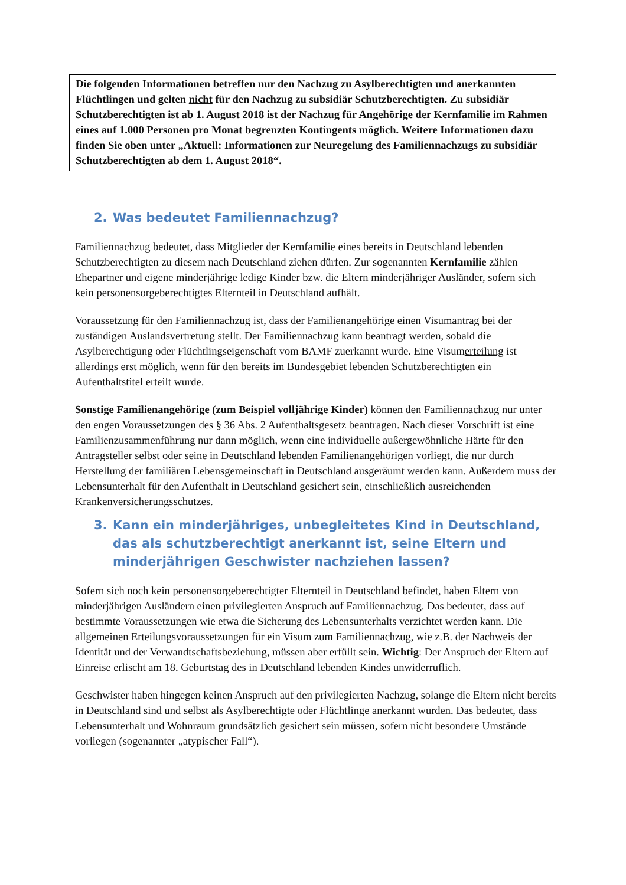Die folgenden Informationen betreffen nur den Nachzug zu Asylberechtigten und anerkannten Flüchtlingen und gelten nicht für den Nachzug zu subsidiär Schutzberechtigten. Zu subsidiär Schutzberechtigten ist ab 1. August 2018 ist der Nachzug für Angehörige der Kernfamilie im Rahmen eines auf 1.000 Personen pro Monat begrenzten Kontingents möglich. Weitere Informationen dazu finden Sie oben unter „Aktuell: Informationen zur Neuregelung des Familiennachzugs zu subsidiär Schutzberechtigten ab dem 1. August 2018“.
2. Was bedeutet Familiennachzug?
Familiennachzug bedeutet, dass Mitglieder der Kernfamilie eines bereits in Deutschland lebenden Schutzberechtigten zu diesem nach Deutschland ziehen dürfen. Zur sogenannten Kernfamilie zählen Ehepartner und eigene minderjährige ledige Kinder bzw. die Eltern minderjähriger Ausländer, sofern sich kein personensorgeberechtigtes Elternteil in Deutschland aufhält.
Voraussetzung für den Familiennachzug ist, dass der Familienangehörige einen Visumantrag bei der zuständigen Auslandsvertretung stellt. Der Familiennachzug kann beantragt werden, sobald die Asylberechtigung oder Flüchtlingseigenschaft vom BAMF zuerkannt wurde. Eine Visumerteilung ist allerdings erst möglich, wenn für den bereits im Bundesgebiet lebenden Schutzberechtigten ein Aufenthaltstitel erteilt wurde.
Sonstige Familienangehörige (zum Beispiel volljährige Kinder) können den Familiennachzug nur unter den engen Voraussetzungen des § 36 Abs. 2 Aufenthaltsgesetz beantragen. Nach dieser Vorschrift ist eine Familienzusammenführung nur dann möglich, wenn eine individuelle außergewöhnliche Härte für den Antragsteller selbst oder seine in Deutschland lebenden Familienangehörigen vorliegt, die nur durch Herstellung der familiären Lebensgemeinschaft in Deutschland ausgeräumt werden kann. Außerdem muss der Lebensunterhalt für den Aufenthalt in Deutschland gesichert sein, einschließlich ausreichenden Krankenversicherungsschutzes.
3. Kann ein minderjähriges, unbegleitetes Kind in Deutschland, das als schutzberechtigt anerkannt ist, seine Eltern und minderjährigen Geschwister nachziehen lassen?
Sofern sich noch kein personensorgeberechtigter Elternteil in Deutschland befindet, haben Eltern von minderjährigen Ausländern einen privilegierten Anspruch auf Familiennachzug. Das bedeutet, dass auf bestimmte Voraussetzungen wie etwa die Sicherung des Lebensunterhalts verzichtet werden kann. Die allgemeinen Erteilungsvoraussetzungen für ein Visum zum Familiennachzug, wie z.B. der Nachweis der Identität und der Verwandtschaftsbeziehung, müssen aber erfüllt sein. Wichtig: Der Anspruch der Eltern auf Einreise erlischt am 18. Geburtstag des in Deutschland lebenden Kindes unwiderruflich.
Geschwister haben hingegen keinen Anspruch auf den privilegierten Nachzug, solange die Eltern nicht bereits in Deutschland sind und selbst als Asylberechtigte oder Flüchtlinge anerkannt wurden. Das bedeutet, dass Lebensunterhalt und Wohnraum grundsätzlich gesichert sein müssen, sofern nicht besondere Umstände vorliegen (sogenannter „atypischer Fall“).